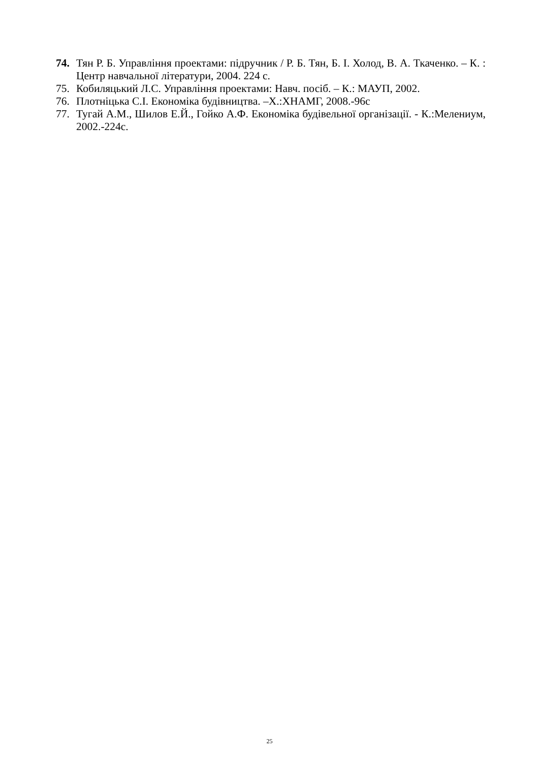74. Тян Р. Б. Управління проектами: підручник / Р. Б. Тян, Б. І. Холод, В. А. Ткаченко. – К. : Центр навчальної літератури, 2004. 224 с.
75. Кобиляцький Л.С. Управління проектами: Навч. посіб. – К.: МАУП, 2002.
76. Плотніцька С.І. Економіка будівництва. –Х.:ХНАМГ, 2008.-96с
77. Тугай А.М., Шилов Е.Й., Гойко А.Ф. Економіка будівельної організації. - К.:Мелениум, 2002.-224с.
25